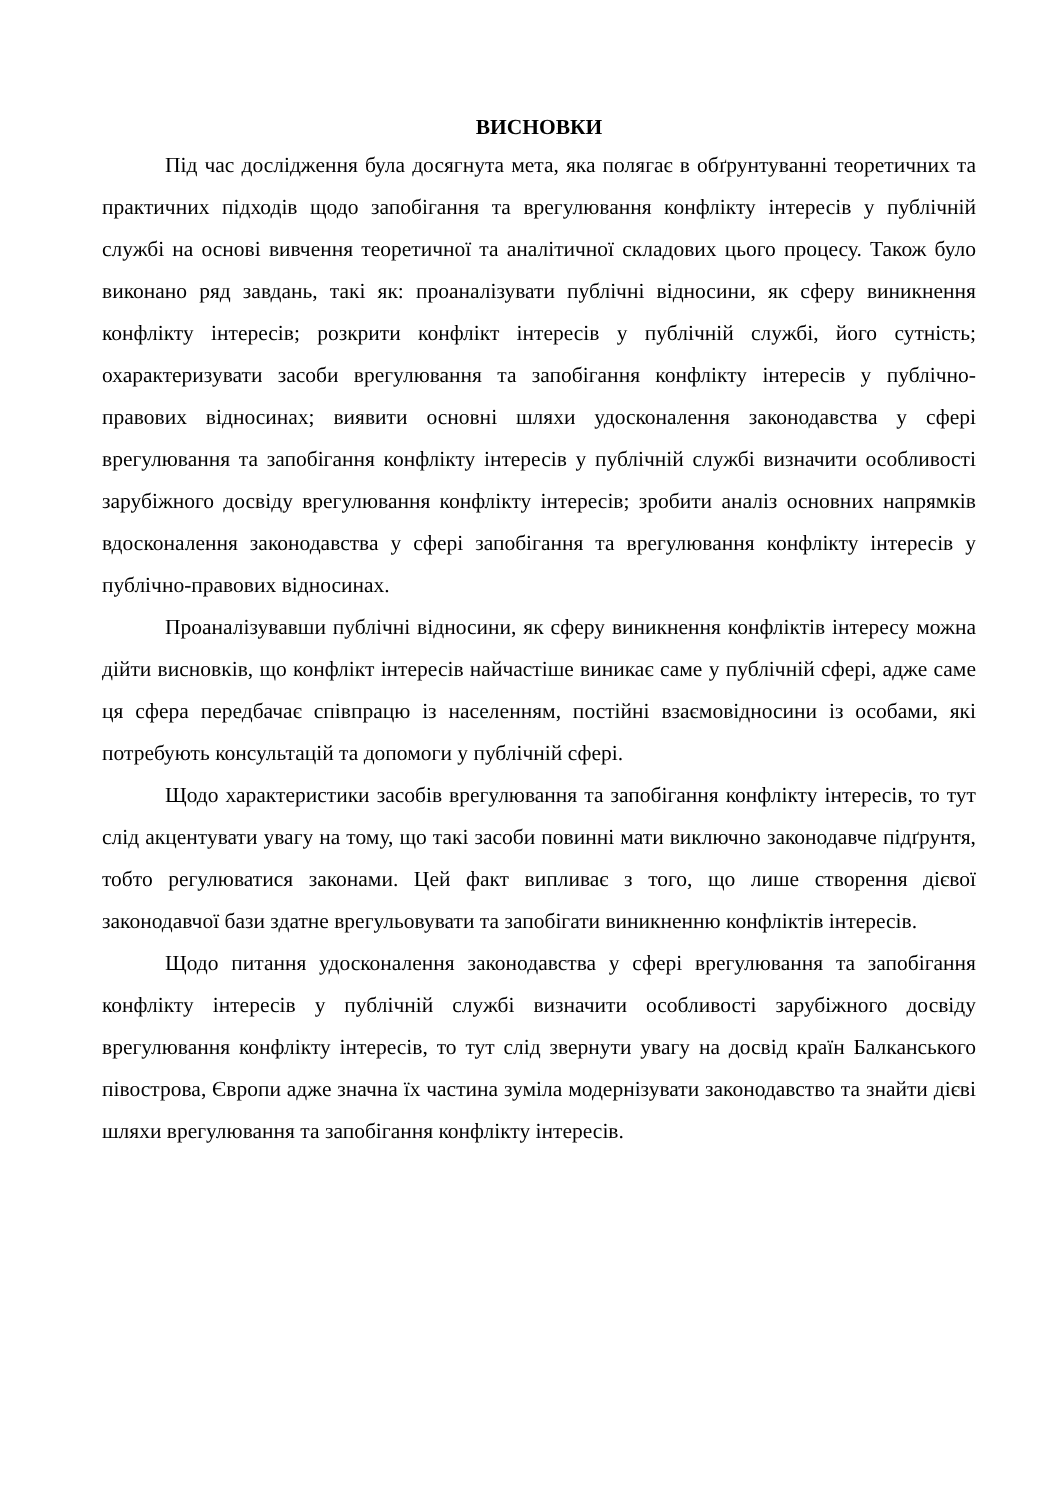ВИСНОВКИ
Під час дослідження була досягнута мета, яка полягає в обґрунтуванні теоретичних та практичних підходів щодо запобігання та врегулювання конфлікту інтересів у публічній службі на основі вивчення теоретичної та аналітичної складових цього процесу. Також було виконано ряд завдань, такі як: проаналізувати публічні відносини, як сферу виникнення конфлікту інтересів; розкрити конфлікт інтересів у публічній службі, його сутність; охарактеризувати засоби врегулювання та запобігання конфлікту інтересів у публічно-правових відносинах; виявити основні шляхи удосконалення законодавства у сфері врегулювання та запобігання конфлікту інтересів у публічній службі визначити особливості зарубіжного досвіду врегулювання конфлікту інтересів; зробити аналіз основних напрямків вдосконалення законодавства у сфері запобігання та врегулювання конфлікту інтересів у публічно-правових відносинах.
Проаналізувавши публічні відносини, як сферу виникнення конфліктів інтересу можна дійти висновків, що конфлікт інтересів найчастіше виникає саме у публічній сфері, адже саме ця сфера передбачає співпрацю із населенням, постійні взаємовідносини із особами, які потребують консультацій та допомоги у публічній сфері.
Щодо характеристики засобів врегулювання та запобігання конфлікту інтересів, то тут слід акцентувати увагу на тому, що такі засоби повинні мати виключно законодавче підґрунтя, тобто регулюватися законами. Цей факт випливає з того, що лише створення дієвої законодавчої бази здатне врегульовувати та запобігати виникненню конфліктів інтересів.
Щодо питання удосконалення законодавства у сфері врегулювання та запобігання конфлікту інтересів у публічній службі визначити особливості зарубіжного досвіду врегулювання конфлікту інтересів, то тут слід звернути увагу на досвід країн Балканського півострова, Європи адже значна їх частина зуміла модернізувати законодавство та знайти дієві шляхи врегулювання та запобігання конфлікту інтересів.